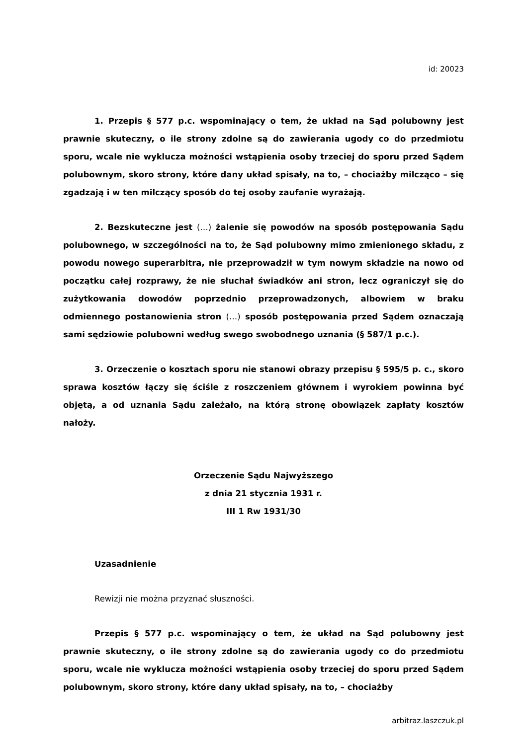id: 20023
1. Przepis § 577 p.c. wspominający o tem, że układ na Sąd polubowny jest prawnie skuteczny, o ile strony zdolne są do zawierania ugody co do przedmiotu sporu, wcale nie wyklucza możności wstąpienia osoby trzeciej do sporu przed Sądem polubownym, skoro strony, które dany układ spisały, na to, – chociażby milcząco – się zgadzają i w ten milczący sposób do tej osoby zaufanie wyrażają.
2. Bezskuteczne jest (…) żalenie się powodów na sposób postępowania Sądu polubownego, w szczególności na to, że Sąd polubowny mimo zmienionego składu, z powodu nowego superarbitra, nie przeprowadził w tym nowym składzie na nowo od początku całej rozprawy, że nie słuchał świadków ani stron, lecz ograniczył się do zużytkowania dowodów poprzednio przeprowadzonych, albowiem w braku odmiennego postanowienia stron (…) sposób postępowania przed Sądem oznaczają sami sędziowie polubowni według swego swobodnego uznania (§ 587/1 p.c.).
3. Orzeczenie o kosztach sporu nie stanowi obrazy przepisu § 595/5 p. c., skoro sprawa kosztów łączy się ściśle z roszczeniem głównem i wyrokiem powinna być objętą, a od uznania Sądu zależało, na którą stronę obowiązek zapłaty kosztów nałoży.
Orzeczenie Sądu Najwyższego
z dnia 21 stycznia 1931 r.
III 1 Rw 1931/30
Uzasadnienie
Rewizji nie można przyznać słuszności.
Przepis § 577 p.c. wspominający o tem, że układ na Sąd polubowny jest prawnie skuteczny, o ile strony zdolne są do zawierania ugody co do przedmiotu sporu, wcale nie wyklucza możności wstąpienia osoby trzeciej do sporu przed Sądem polubownym, skoro strony, które dany układ spisały, na to, – chociażby
arbitraz.laszczuk.pl